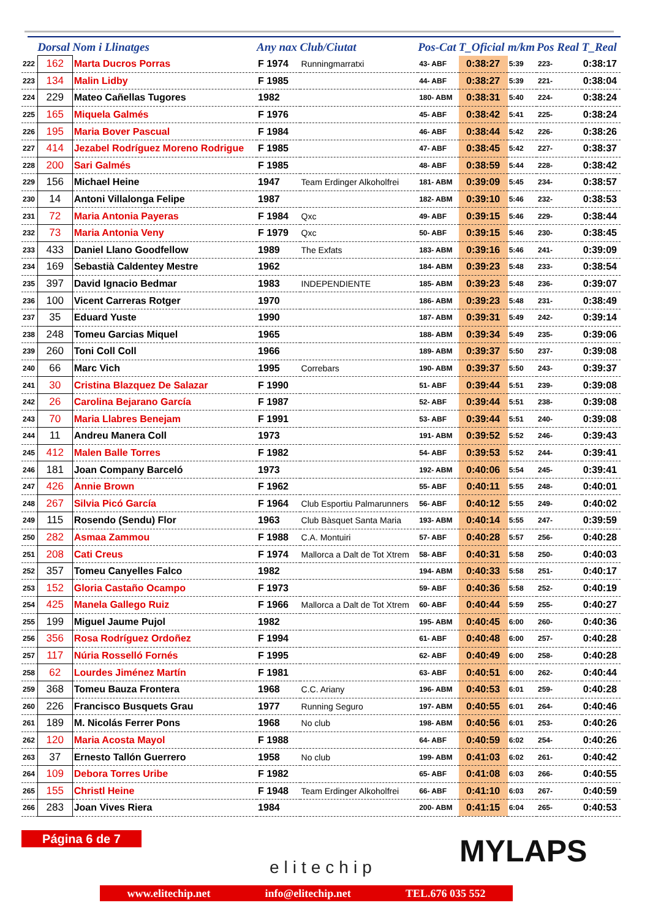| | Dorsal | Nom i Llinatges | Any nax | Club/Ciutat | Pos-Cat | T_Oficial | m/km | Pos Real | T_Real |
| --- | --- | --- | --- | --- | --- | --- | --- | --- | --- |
| 222 | 162 | Marta Ducros Porras | F 1974 | Runningmarratxi | 43- ABF | 0:38:27 | 5:39 | 223- | 0:38:17 |
| 223 | 134 | Malin Lidby | F 1985 | | 44- ABF | 0:38:27 | 5:39 | 221- | 0:38:04 |
| 224 | 229 | Mateo Cañellas Tugores | 1982 | | 180- ABM | 0:38:31 | 5:40 | 224- | 0:38:24 |
| 225 | 165 | Miquela Galmés | F 1976 | | 45- ABF | 0:38:42 | 5:41 | 225- | 0:38:24 |
| 226 | 195 | Maria Bover Pascual | F 1984 | | 46- ABF | 0:38:44 | 5:42 | 226- | 0:38:26 |
| 227 | 414 | Jezabel Rodríguez Moreno Rodrigue | F 1985 | | 47- ABF | 0:38:45 | 5:42 | 227- | 0:38:37 |
| 228 | 200 | Sari Galmés | F 1985 | | 48- ABF | 0:38:59 | 5:44 | 228- | 0:38:42 |
| 229 | 156 | Michael Heine | 1947 | Team Erdinger Alkoholfrei | 181- ABM | 0:39:09 | 5:45 | 234- | 0:38:57 |
| 230 | 14 | Antoni Villalonga Felipe | 1987 | | 182- ABM | 0:39:10 | 5:46 | 232- | 0:38:53 |
| 231 | 72 | Maria Antonia Payeras | F 1984 | Qxc | 49- ABF | 0:39:15 | 5:46 | 229- | 0:38:44 |
| 232 | 73 | Maria Antonia Veny | F 1979 | Qxc | 50- ABF | 0:39:15 | 5:46 | 230- | 0:38:45 |
| 233 | 433 | Daniel Llano Goodfellow | 1989 | The Exfats | 183- ABM | 0:39:16 | 5:46 | 241- | 0:39:09 |
| 234 | 169 | Sebastià Caldentey Mestre | 1962 | | 184- ABM | 0:39:23 | 5:48 | 233- | 0:38:54 |
| 235 | 397 | David Ignacio Bedmar | 1983 | INDEPENDIENTE | 185- ABM | 0:39:23 | 5:48 | 236- | 0:39:07 |
| 236 | 100 | Vicent Carreras Rotger | 1970 | | 186- ABM | 0:39:23 | 5:48 | 231- | 0:38:49 |
| 237 | 35 | Eduard Yuste | 1990 | | 187- ABM | 0:39:31 | 5:49 | 242- | 0:39:14 |
| 238 | 248 | Tomeu Garcias Miquel | 1965 | | 188- ABM | 0:39:34 | 5:49 | 235- | 0:39:06 |
| 239 | 260 | Toni Coll Coll | 1966 | | 189- ABM | 0:39:37 | 5:50 | 237- | 0:39:08 |
| 240 | 66 | Marc Vich | 1995 | Correbars | 190- ABM | 0:39:37 | 5:50 | 243- | 0:39:37 |
| 241 | 30 | Cristina Blazquez De Salazar | F 1990 | | 51- ABF | 0:39:44 | 5:51 | 239- | 0:39:08 |
| 242 | 26 | Carolina Bejarano García | F 1987 | | 52- ABF | 0:39:44 | 5:51 | 238- | 0:39:08 |
| 243 | 70 | Maria Llabres Benejam | F 1991 | | 53- ABF | 0:39:44 | 5:51 | 240- | 0:39:08 |
| 244 | 11 | Andreu Manera Coll | 1973 | | 191- ABM | 0:39:52 | 5:52 | 246- | 0:39:43 |
| 245 | 412 | Malen Balle Torres | F 1982 | | 54- ABF | 0:39:53 | 5:52 | 244- | 0:39:41 |
| 246 | 181 | Joan Company Barceló | 1973 | | 192- ABM | 0:40:06 | 5:54 | 245- | 0:39:41 |
| 247 | 426 | Annie Brown | F 1962 | | 55- ABF | 0:40:11 | 5:55 | 248- | 0:40:01 |
| 248 | 267 | Silvia Picó García | F 1964 | Club Esportiu Palmarunners | 56- ABF | 0:40:12 | 5:55 | 249- | 0:40:02 |
| 249 | 115 | Rosendo (Sendu) Flor | 1963 | Club Bàsquet Santa Maria | 193- ABM | 0:40:14 | 5:55 | 247- | 0:39:59 |
| 250 | 282 | Asmaa Zammou | F 1988 | C.A. Montuiri | 57- ABF | 0:40:28 | 5:57 | 256- | 0:40:28 |
| 251 | 208 | Cati Creus | F 1974 | Mallorca a Dalt de Tot Xtrem | 58- ABF | 0:40:31 | 5:58 | 250- | 0:40:03 |
| 252 | 357 | Tomeu Canyelles Falco | 1982 | | 194- ABM | 0:40:33 | 5:58 | 251- | 0:40:17 |
| 253 | 152 | Gloria Castaño Ocampo | F 1973 | | 59- ABF | 0:40:36 | 5:58 | 252- | 0:40:19 |
| 254 | 425 | Manela Gallego Ruiz | F 1966 | Mallorca a Dalt de Tot Xtrem | 60- ABF | 0:40:44 | 5:59 | 255- | 0:40:27 |
| 255 | 199 | Miguel Jaume Pujol | 1982 | | 195- ABM | 0:40:45 | 6:00 | 260- | 0:40:36 |
| 256 | 356 | Rosa Rodríguez Ordoñez | F 1994 | | 61- ABF | 0:40:48 | 6:00 | 257- | 0:40:28 |
| 257 | 117 | Núria Rosselló Fornés | F 1995 | | 62- ABF | 0:40:49 | 6:00 | 258- | 0:40:28 |
| 258 | 62 | Lourdes Jiménez Martín | F 1981 | | 63- ABF | 0:40:51 | 6:00 | 262- | 0:40:44 |
| 259 | 368 | Tomeu Bauza Frontera | 1968 | C.C. Ariany | 196- ABM | 0:40:53 | 6:01 | 259- | 0:40:28 |
| 260 | 226 | Francisco Busquets Grau | 1977 | Running Seguro | 197- ABM | 0:40:55 | 6:01 | 264- | 0:40:46 |
| 261 | 189 | M. Nicolás Ferrer Pons | 1968 | No club | 198- ABM | 0:40:56 | 6:01 | 253- | 0:40:26 |
| 262 | 120 | Maria Acosta Mayol | F 1988 | | 64- ABF | 0:40:59 | 6:02 | 254- | 0:40:26 |
| 263 | 37 | Ernesto Tallón Guerrero | 1958 | No club | 199- ABM | 0:41:03 | 6:02 | 261- | 0:40:42 |
| 264 | 109 | Debora Torres Uribe | F 1982 | | 65- ABF | 0:41:08 | 6:03 | 266- | 0:40:55 |
| 265 | 155 | Christl Heine | F 1948 | Team Erdinger Alkoholfrei | 66- ABF | 0:41:10 | 6:03 | 267- | 0:40:59 |
| 266 | 283 | Joan Vives Riera | 1984 | | 200- ABM | 0:41:15 | 6:04 | 265- | 0:40:53 |
Página 6 de 7
elitechip MYLAPS
www.elitechip.net info@elitechip.net TEL.676 035 552